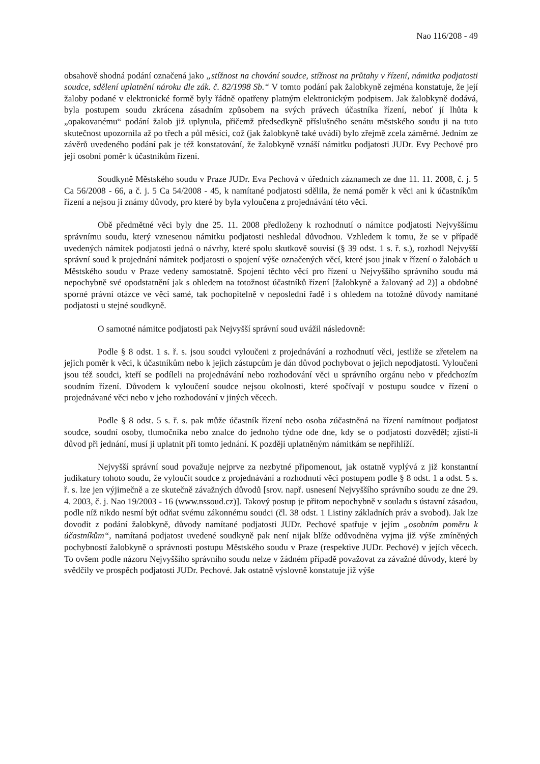Nao 116/208 - 49
obsahově shodná podání označená jako „stížnost na chování soudce, stížnost na průtahy v řízení, námitka podjatosti soudce, sdělení uplatnění nároku dle zák. č. 82/1998 Sb.“ V tomto podání pak žalobkyně zejména konstatuje, že její žaloby podané v elektronické formě byly řádně opatřeny platným elektronickým podpisem. Jak žalobkyně dodává, byla postupem soudu zkrácena zásadním způsobem na svých právech účastníka řízení, neboť jí lhůta k „opakovanému“ podání žalob již uplynula, přičemž předsedkyně příslušného senátu městského soudu ji na tuto skutečnost upozornila až po třech a půl měsíci, což (jak žalobkyně také uvádí) bylo zřejmě zcela záměrné. Jedním ze závěrů uvedeného podání pak je též konstatování, že žalobkyně vznáší námitku podjatosti JUDr. Evy Pechové pro její osobní poměr k účastníkům řízení.
Soudkyně Městského soudu v Praze JUDr. Eva Pechová v úředních záznamech ze dne 11. 11. 2008, č. j. 5 Ca 56/2008 - 66, a č. j. 5 Ca 54/2008 - 45, k namítané podjatosti sdělila, že nemá poměr k věci ani k účastníkům řízení a nejsou ji známy důvody, pro které by byla vyloučena z projednávání této věci.
Obě předmětné věci byly dne 25. 11. 2008 předloženy k rozhodnutí o námitce podjatosti Nejvyššímu správnímu soudu, který vznesenou námitku podjatosti neshledal důvodnou. Vzhledem k tomu, že se v případě uvedených námitek podjatosti jedná o návrhy, které spolu skutkově souvisí (§ 39 odst. 1 s. ř. s.), rozhodl Nejvyšší správní soud k projednání námitek podjatosti o spojení výše označených věcí, které jsou jinak v řízení o žalobách u Městského soudu v Praze vedeny samostatně. Spojení těchto věcí pro řízení u Nejvyššího správního soudu má nepochybně své opodstatnění jak s ohledem na totožnost účastníků řízení [žalobkyně a žalovaný ad 2)] a obdobné sporné právní otázce ve věci samé, tak pochopitelně v neposlední řadě i s ohledem na totožné důvody namítané podjatosti u stejné soudkyně.
O samotné námitce podjatosti pak Nejvyšší správní soud uvážil následovně:
Podle § 8 odst. 1 s. ř. s. jsou soudci vyloučeni z projednávání a rozhodnutí věci, jestliže se zřetelem na jejich poměr k věci, k účastníkům nebo k jejich zástupcům je dán důvod pochybovat o jejich nepodjatosti. Vyloučeni jsou též soudci, kteří se podíleli na projednávání nebo rozhodování věci u správního orgánu nebo v předchozím soudním řízení. Důvodem k vyloučení soudce nejsou okolnosti, které spočívají v postupu soudce v řízení o projednávané věci nebo v jeho rozhodování v jiných věcech.
Podle § 8 odst. 5 s. ř. s. pak může účastník řízení nebo osoba zúčastněná na řízení namítnout podjatost soudce, soudní osoby, tlumočníka nebo znalce do jednoho týdne ode dne, kdy se o podjatosti dozvěděl; zjistí-li důvod při jednání, musí ji uplatnit při tomto jednání. K později uplatněným námitkám se nepřihlíží.
Nejvyšší správní soud považuje nejprve za nezbytné připomenout, jak ostatně vyplývá z již konstantní judikatury tohoto soudu, že vyloučit soudce z projednávání a rozhodnutí věci postupem podle § 8 odst. 1 a odst. 5 s. ř. s. lze jen výjimečně a ze skutečně závažných důvodů [srov. např. usnesení Nejvyššího správního soudu ze dne 29. 4. 2003, č. j. Nao 19/2003 - 16 (www.nssoud.cz)]. Takový postup je přitom nepochybně v souladu s ústavní zásadou, podle níž nikdo nesmí být odňat svému zákonnému soudci (čl. 38 odst. 1 Listiny základních práv a svobod). Jak lze dovodit z podání žalobkyně, důvody namítané podjatosti JUDr. Pechové spatřuje v jejím „osobním poměru k účastníkům“, namítaná podjatost uvedené soudkyně pak není nijak blíže odůvodněna vyjma již výše zmíněných pochybností žalobkyně o správnosti postupu Městského soudu v Praze (respektive JUDr. Pechové) v jejích věcech. To ovšem podle názoru Nejvyššího správního soudu nelze v žádném případě považovat za závažné důvody, které by svědčily ve prospěch podjatosti JUDr. Pechové. Jak ostatně výslovně konstatuje již výše